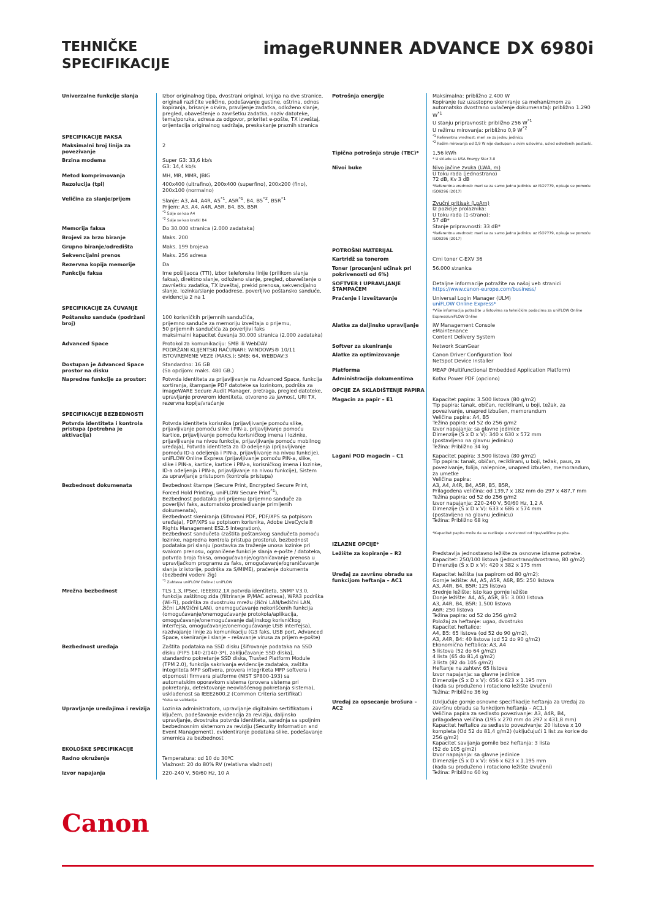TEHNIČKE
SPECIFIKACIJE
imageRUNNER ADVANCE DX 6980i
| Univerzalne funkcije slanja | Izbor originalnog tipa, dvostrani original, knjiga na dve stranice, originali različite veličine, podešavanje gustine, oštrina, odnos kopiranja, brisanje okvira, pravljenje zadatka, odloženo slanje, pregled, obaveštenje o završetku zadatka, naziv datoteke, tema/poruka, adresa za odgovor, prioritet e-pošte, TX izveštaj, orijentacija originalnog sadržaja, preskakanje praznih stranica |
| SPECIFIKACIJE FAKSA | |
| Maksimalni broj linija za povezivanje | 2 |
| Brzina modema | Super G3: 33,6 kb/s G3: 14,4 kb/s |
| Metod komprimovanja | MH, MR, MMR, JBIG |
| Rezolucija (tpi) | 400x400 (ultrafino), 200x400 (superfino), 200x200 (fino), 200x100 (normalno) |
| Veličina za slanje/prijem | Slanje: A3, A4, A4R, A5<sup>*1</sup>, A5R<sup>*1</sup>, B4, B5<sup>*2</sup>, B5R<sup>*1</sup> Prijem: A3, A4, A4R, A5R, B4, B5, B5R <sup>*1</sup> Šalje se kao A4 <sup>*2</sup> Šalje se kao kratki B4 |
| Memorija faksa | Do 30.000 stranica (2.000 zadataka) |
| Brojevi za brzo biranje | Maks. 200 |
| Grupno biranje/odredišta | Maks. 199 brojeva |
| Sekvencijalni prenos | Maks. 256 adresa |
| Rezervna kopija memorije | Da |
| Funkcije faksa | Ime pošiljaoca (TTI), izbor telefonske linije (prilikom slanja faksa), direktno slanje, odloženo slanje, pregled, obaveštenje o završetku zadatka, TX izveštaj, prekid prenosa, sekvencijalno slanje, lozinka/slanje podadrese, poverljivo poštansko sanduče, evidencija 2 na 1 |
| SPECIFIKACIJE ZA ČUVANJE | |
| Poštansko sanduče (podržani broj) | 100 korisničkih prijemnih sandučića, prijemno sanduče za memoriju izveštaja o prijemu, 50 prijemnih sandučića za poverljivi faks maksimalni kapacitet čuvanja 30.000 stranica (2.000 zadataka) |
| Advanced Space | Protokol za komunikaciju: SMB ili WebDAV PODRŽANI KLIJENTSKI RAČUNARI: WINDOWS® 10/11 ISTOVREMENE VEZE (MAKS.): SMB: 64, WEBDAV:3 |
| Dostupan je Advanced Space prostor na disku | Standardno: 16 GB (Sa opcijom: maks. 480 GB.) |
| Napredne funkcije za prostor: | Potvrda identiteta za prijavljivanje na Advanced Space, funkcija sortiranja, štampanje PDF datoteke sa lozinkom, podrška za imageWARE Secure Audit Manager, pretraga, pregled datoteke, upravljanje proverom identiteta, otvoreno za javnost, URI TX, rezervna kopija/vraćanje |
| SPECIFIKACIJE BEZBEDNOSTI | |
| Potvrda identiteta i kontrola pristupa (potrebna je aktivacija) | Potvrda identiteta korisnika (prijavljivanje pomoću slike, prijavljivanje pomoću slike i PIN-a, prijavljivanje pomoću kartice, prijavljivanje pomoću korisničkog imena i lozinke, prijavljivanje na nivou funkcije, prijavljivanje pomoću mobilnog uređaja), Potvrda identiteta za ID odeljenja (prijavljivanje pomoću ID-a odeljenja i PIN-a, prijavljivanje na nivou funkcije), uniFLOW Online Express (prijavljivanje pomoću PIN-a, slike, slike i PIN-a, kartice, kartice i PIN-a, korisničkog imena i lozinke, ID-a odeljenja i PIN-a, prijavljivanje na nivou funkcije), Sistem za upravljanje pristupom (kontrola pristupa) |
| Bezbednost dokumenata | Bezbednost štampe (Secure Print, Encrypted Secure Print, Forced Hold Printing, uniFLOW Secure Print<sup>*1</sup>), Bezbednost podataka pri prijemu (prijemno sanduče za poverljivi faks, automatsko prosleđivanje primljenih dokumenata), Bezbednost skeniranja (šifrovani PDF, PDF/XPS sa potpisom uređaja), PDF/XPS sa potpisom korisnika, Adobe LiveCycle® Rights Management ES2.5 Integration), Bezbednost sandučeta (zaštita poštanskog sandučeta pomoću lozinke, napredna kontrola pristupa prostoru), bezbednost podataka pri slanju (postavka za traženje unosa lozinke pri svakom prenosu, ograničene funkcije slanja e-pošte / datoteka, potvrda broja faksa, omogućavanje/ograničavanje prenosa u upravljačkom programu za faks, omogućavanje/ograničavanje slanja iz istorije, podrška za S/MIME), praćenje dokumenta (bezbedni vodeni žig) <sup>*1</sup> Zahteva uniFLOW Online / uniFLOW |
| Mrežna bezbednost | TLS 1.3, IPSec, IEEE802.1X potvrda identiteta, SNMP V3.0, funkcija zaštitnog zida (filtriranje IP/MAC adresa), WPA3 podrška (Wi-Fi), podrška za dvostruku mrežu (žični LAN/bežični LAN, žični LAN/žični LAN), onemogućavanje nekorišćenih funkcija (omogućavanje/onemogućavanje protokola/aplikacija, omogućavanje/onemogućavanje daljinskog korisničkog interfejsa, omogućavanje/onemogućavanje USB interfejsa), razdvajanje linije za komunikaciju (G3 faks, USB port, Advanced Space, skeniranje i slanje – rešavanje virusa za prijem e-pošte) |
| Bezbednost uređaja | Zaštita podataka na SSD disku [šifrovanje podataka na SSD disku (FIPS 140-2/140-3*), zaključavanje SSD diska], standardno pokretanje SSD diska, Trusted Platform Module (TPM 2.0), funkcija sakrivanja evidencije zadataka, zaštita integriteta MFP softvera, provera integriteta MFP softvera i otpornosti firmvera platforme (NIST SP800-193) sa automatskim oporavkom sistema (provera sistema pri pokretanju, detektovanje neovlašćenog pokretanja sistema), usklađenost sa IEEE2600.2 (Common Criteria sertifikat) *čeka se validacija |
| Upravljanje uređajima i revizija | Lozinka administratora, upravljanje digitalnim sertifikatom i ključem, podešavanje evidencija za reviziju, daljinsko upravljanje, dvostruka potvrda identiteta, saradnja sa spoljnim bezbednosnim sistemom za reviziju (Security Information and Event Management), evidentiranje podataka slike, podešavanje smernica za bezbednost |
| EKOLOŠKE SPECIFIKACIJE | |
| Radno okruženje | Temperatura: od 10 do 30ºC Vlažnost: 20 do 80% RV (relativna vlažnost) |
| Izvor napajanja | 220–240 V, 50/60 Hz, 10 A |
| Potrošnja energije | Maksimalna: približno 2.400 W Kopiranje (uz uzastopno skeniranje sa mehanizmom za automatsko dvostrano uvlačenje dokumenata): približno 1.290 W<sup>*1</sup> U stanju pripravnosti: približno 256 W<sup>*1</sup> U režimu mirovanja: približno 0,9 W<sup>*2</sup> <sup>*1</sup> Referentna vrednost: meri se za jednu jedinicu <sup>*2</sup> Režim mirovanja od 0,9 W nije dostupan u svim uslovima, usled određenih postavki. |
| Tipična potrošnja struje (TEC)* | 1,56 kWh * U skladu sa USA Energy Star 3.0 |
| Nivoi buke | Nivo jačine zvuka (LWA, m) U toku rada (jednostrano) 72 dB, Kv 3 dB *Referentna vrednost: meri se za samo jednu jedinicu uz ISO7779, opisuje se pomoću ISO9296 (2017) Zvučni pritisak (LpAm) Iz pozicije prolaznika: U toku rada (1-strano): 57 dB* Stanje pripravnosti: 33 dB* *Referentna vrednost: meri se za samo jednu jedinicu uz ISO7779, opisuje se pomoću ISO9296 (2017) |
| POTROŠNI MATERIJAL | |
| Kartridž sa tonerom | Crni toner C-EXV 36 |
| Toner (procenjeni učinak pri pokrivenosti od 6%) | 56.000 stranica |
| SOFTVER I UPRAVLJANJE ŠTAMPAČEM | Detaljne informacije potražite na našoj veb stranici https://www.canon-europe.com/business/ |
| Praćenje i izveštavanje | Universal Login Manager (ULM) uniFLOW Online Express* *Više informacija potražite u listovima sa tehničkim podacima za uniFLOW Online Express/uniFLOW Online |
| Alatke za daljinsko upravljanje | iW Management Console eMaintenance Content Delivery System |
| Softver za skeniranje | Network ScanGear |
| Alatke za optimizovanje | Canon Driver Configuration Tool NetSpot Device Installer |
| Platforma | MEAP (Multifunctional Embedded Application Platform) |
| Administracija dokumentima | Kofax Power PDF (opciono) |
| OPCIJE ZA SKLADIŠTENJE PAPIRA | |
| Magacin za papir – E1 | Kapacitet papira: 3.500 listova (80 g/m2) Tip papira: tanak, običan, reciklirani, u boji, težak, za povezivanje, unapred izbušen, memorandum Veličina papira: A4, B5 Težina papira: od 52 do 256 g/m2 Izvor napajanja: sa glavne jedinice Dimenzije (Š x D x V): 340 x 630 x 572 mm (postavljeno na glavnu jedinicu) Težina: Približno 34 kg |
| Lagani POD magacin – C1 | Kapacitet papira: 3.500 listova (80 g/m2) Tip papira: tanak, običan, reciklirani, u boji, težak, paus, za povezivanje, folija, nalepnice, unapred izbušen, memorandum, za umetke Veličina papira: A3, A4, A4R, B4, A5R, B5, B5R, Prilagođena veličina: od 139,7 x 182 mm do 297 x 487,7 mm Težina papira: od 52 do 256 g/m2 Izvor napajanja: 220–240 V, 50/60 Hz, 1,2 A Dimenzije (Š x D x V): 633 x 686 x 574 mm (postavljeno na glavnu jedinicu) Težina: Približno 68 kg *Kapacitet papira može da se razlikuje u zavisnosti od tipa/veličine papira. |
| IZLAZNE OPCIJE* | |
| Ležište za kopiranje – R2 | Predstavlja jednostavno ležište za osnovne izlazne potrebe. Kapacitet: 250/100 listova (jednostrano/dvostrano, 80 g/m2) Dimenzije (Š x D x V): 420 x 382 x 175 mm |
| Uređaj za završnu obradu sa funkcijom heftanja – AC1 | Kapacitet ležišta (sa papirom od 80 g/m2): Gornje ležište: A4, A5, A5R, A6R, B5: 250 listova A3, A4R, B4, B5R: 125 listova Srednje ležište: isto kao gornje ležište Donje ležište: A4, A5, A5R, B5: 3.000 listova A3, A4R, B4, B5R: 1.500 listova A6R: 250 listova Težina papira: od 52 do 256 g/m2 Položaj za heftanje: ugao, dvostruko Kapacitet heftalice: A4, B5: 65 listova (od 52 do 90 g/m2), A3, A4R, B4: 40 listova (od 52 do 90 g/m2) Ekonomična heftalica: A3, A4 5 listova (52 do 64 g/m2) 4 lista (65 do 81,4 g/m2) 3 lista (82 do 105 g/m2) Heftanje na zahtev: 65 listova Izvor napajanja: sa glavne jedinice Dimenzije (Š x D x V): 656 x 623 x 1.195 mm (kada su produženo i rotaciono ležište izvučeni) Težina: Približno 36 kg |
| Uređaj za opsecanje brošura – AC2 | (Uključuje gornje osnovne specifikacije heftanja za Uređaj za završnu obradu sa funkcijom heftanja – AC1.) Veličina papira za sedlasto povezivanje: A3, A4R, B4, prilagođena veličina (195 x 270 mm do 297 x 431,8 mm) Kapacitet heftalice za sedlasto povezivanje: 20 listova x 10 kompleta (Od 52 do 81,4 g/m2) (uključujući 1 list za korice do 256 g/m2) Kapacitet savijanja gomile bez heftanja: 3 lista (52 do 105 g/m2) Izvor napajanja: sa glavne jedinice Dimenzije (Š x D x V): 656 x 623 x 1.195 mm (kada su produženo i rotaciono ležište izvučeni) Težina: Približno 60 kg |
Canon